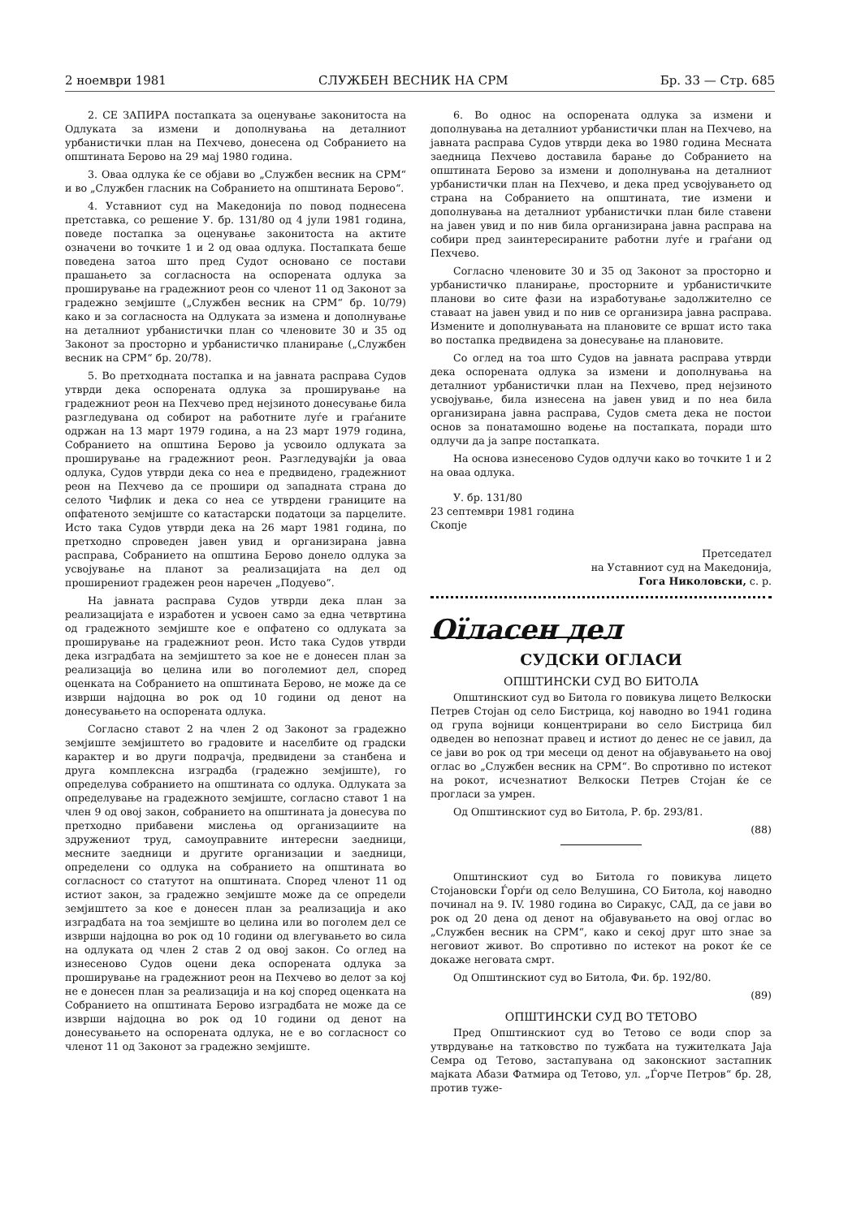2 ноември 1981 СЛУЖБЕН ВЕСНИК НА СРМ Бр. 33 — Стр. 685
2. СЕ ЗАПИРА постапката за оценување законитоста на Одлуката за измени и дополнувања на деталниот урбанистички план на Пехчево, донесена од Собранието на општината Берово на 29 мај 1980 година.
3. Оваа одлука ќе се објави во „Службен весник на СРМ“ и во „Службен гласник на Собранието на општината Берово“.
4. Уставниот суд на Македонија по повод поднесена претставка, со решение У. бр. 131/80 од 4 јули 1981 година, поведе постапка за оценување законитоста на актите означени во точките 1 и 2 од оваа одлука. Постапката беше поведена затоа што пред Судот основано се постави прашањето за согласноста на оспорената одлука за проширување на градежниот реон со членот 11 од Законот за градежно земјиште („Службен весник на СРМ“ бр. 10/79) како и за согласноста на Одлуката за измена и дополнување на деталниот урбанистички план со членовите 30 и 35 од Законот за просторно и урбанистичко планирање („Службен весник на СРМ“ бр. 20/78).
5. Во претходната постапка и на јавната расправа Судов утврди дека оспорената одлука за проширување на градежниот реон на Пехчево пред нејзиното донесување била разгледувана од собирот на работните луѓе и граѓаните одржан на 13 март 1979 година, а на 23 март 1979 година, Собранието на општина Берово ја усвоило одлуката за проширување на градежниот реон. Разгледувајќи ја оваа одлука, Судов утврди дека со неа е предвидено, градежниот реон на Пехчево да се прошири од западната страна до селото Чифлик и дека со неа се утврдени границите на опфатеното земјиште со катастарски податоци за парцелите. Исто така Судов утврди дека на 26 март 1981 година, по претходно спроведен јавен увид и организирана јавна расправа, Собранието на општина Берово донело одлука за усвојување на планот за реализацијата на дел од проширениот градежен реон наречен „Подуево“.
На јавната расправа Судов утврди дека план за реализацијата е изработен и усвоен само за една четвртина од градежното земјиште кое е опфатено со одлуката за проширување на градежниот реон. Исто така Судов утврди дека изградбата на земјиштето за кое не е донесен план за реализација во целина или во поголемиот дел, според оценката на Собранието на општината Берово, не може да се изврши најдоцна во рок од 10 години од денот на донесувањето на оспорената одлука.
Согласно ставот 2 на член 2 од Законот за градежно земјиште земјиштето во градовите и населбите од градски карактер и во други подрачја, предвидени за станбена и друга комплексна изградба (градежно земјиште), го определува собранието на општината со одлука. Одлуката за определување на градежното земјиште, согласно ставот 1 на член 9 од овој закон, собранието на општината ја донесува по претходно прибавени мислења од организациите на здружениот труд, самоуправните интересни заедници, месните заедници и другите организации и заедници, определени со одлука на собранието на општината во согласност со статутот на општината. Според членот 11 од истиот закон, за градежно земјиште може да се определи земјиштето за кое е донесен план за реализација и ако изградбата на тоа земјиште во целина или во поголем дел се изврши најдоцна во рок од 10 години од влегувањето во сила на одлуката од член 2 став 2 од овој закон. Со оглед на изнесеново Судов оцени дека оспорената одлука за проширување на градежниот реон на Пехчево во делот за кој не е донесен план за реализација и на кој според оценката на Собранието на општината Берово изградбата не може да се изврши најдоцна во рок од 10 години од денот на донесувањето на оспорената одлука, не е во согласност со членот 11 од Законот за градежно земјиште.
6. Во однос на оспорената одлука за измени и дополнувања на деталниот урбанистички план на Пехчево, на јавната расправа Судов утврди дека во 1980 година Месната заедница Пехчево доставила барање до Собранието на општината Берово за измени и дополнувања на деталниот урбанистички план на Пехчево, и дека пред усвојувањето од страна на Собранието на општината, тие измени и дополнувања на деталниот урбанистички план биле ставени на јавен увид и по нив била организирана јавна расправа на собири пред заинтересираните работни луѓе и граѓани од Пехчево.
Согласно членовите 30 и 35 од Законот за просторно и урбанистичко планирање, просторните и урбанистичките планови во сите фази на изработување задолжително се ставаат на јавен увид и по нив се организира јавна расправа. Измените и дополнувањата на плановите се вршат исто така во постапка предвидена за донесување на плановите.
Со оглед на тоа што Судов на јавната расправа утврди дека оспорената одлука за измени и дополнувања на деталниот урбанистички план на Пехчево, пред нејзиното усвојување, била изнесена на јавен увид и по неа била организирана јавна расправа, Судов смета дека не постои основ за понатамошно водење на постапката, поради што одлучи да ја запре постапката.
На основа изнесеново Судов одлучи како во точките 1 и 2 на оваа одлука.
У. бр. 131/80
23 септември 1981 година
Скопје
Претседател
на Уставниот суд на Македонија,
Гога Николовски, с. р.
Оїласен дел
СУДСКИ ОГЛАСИ
ОПШТИНСКИ СУД ВО БИТОЛА
Општинскиот суд во Битола го повикува лицето Велкоски Петрев Стојан од село Бистрица, кој наводно во 1941 година од група војници концентрирани во село Бистрица бил одведен во непознат правец и истиот до денес не се јавил, да се јави во рок од три месеци од денот на објавувањето на овој оглас во „Службен весник на СРМ“. Во спротивно по истекот на рокот, исчезнатиот Велкоски Петрев Стојан ќе се прогласи за умрен.
Од Општинскиот суд во Битола, Р. бр. 293/81.
(88)
Општинскиот суд во Битола го повикува лицето Стојановски Ѓорѓи од село Велушина, СО Битола, кој наводно починал на 9. IV. 1980 година во Сиракус, САД, да се јави во рок од 20 дена од денот на објавувањето на овој оглас во „Службен весник на СРМ“, како и секој друг што знае за неговиот живот. Во спротивно по истекот на рокот ќе се докаже неговата смрт.
Од Општинскиот суд во Битола, Фи. бр. 192/80.
(89)
ОПШТИНСКИ СУД ВО ТЕТОВО
Пред Општинскиот суд во Тетово се води спор за утврдување на татковство по тужбата на тужителката Јаја Семра од Тетово, застапувана од законскиот застапник мајката Абази Фатмира од Тетово, ул. „Ѓорче Петров“ бр. 28, против туже-